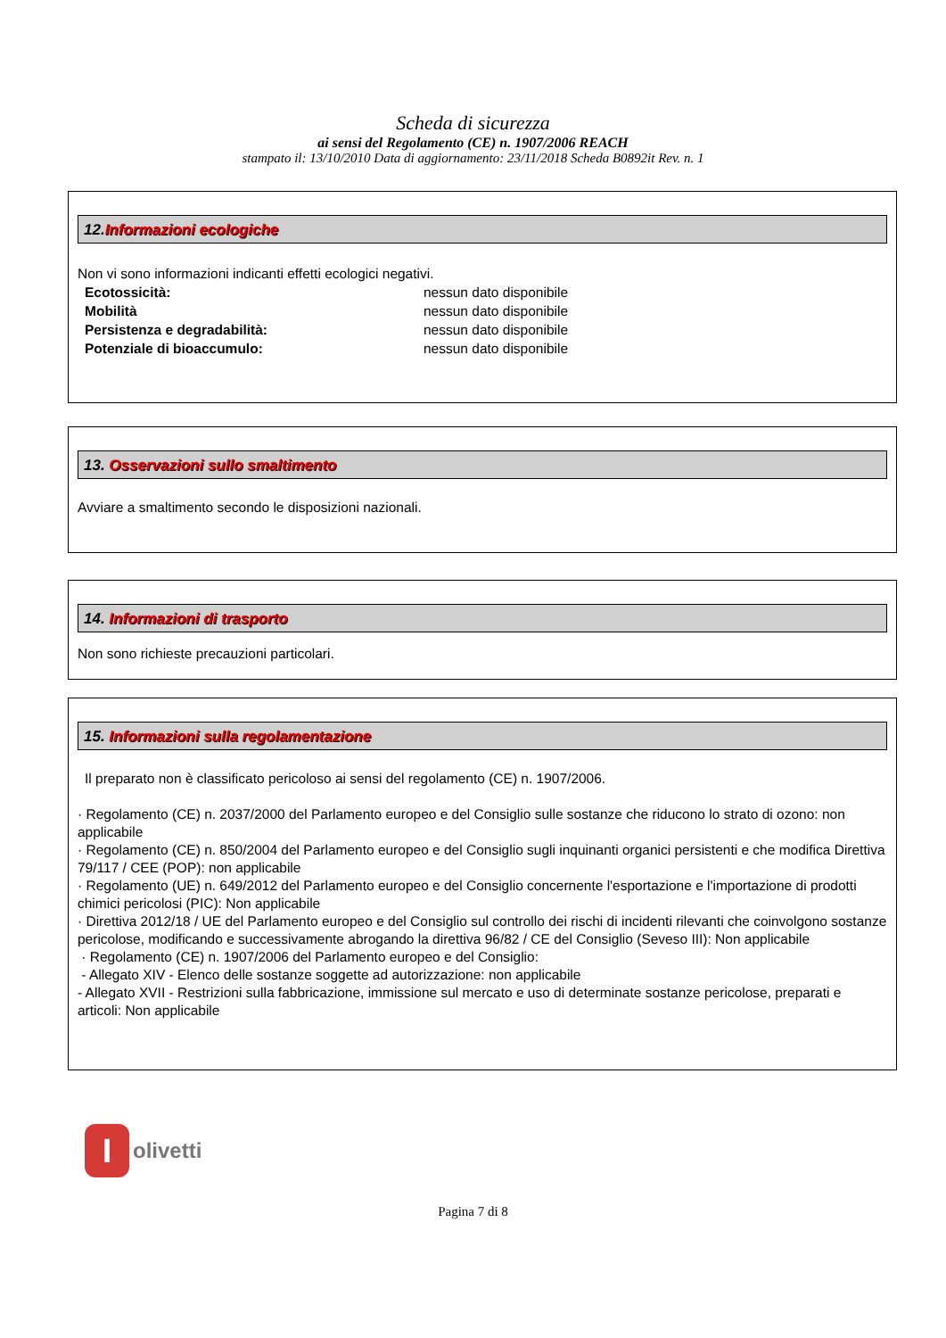Scheda di sicurezza
ai sensi del Regolamento (CE) n. 1907/2006 REACH
stampato il: 13/10/2010 Data di aggiornamento: 23/11/2018 Scheda B0892it Rev. n. 1
12.Informazioni ecologiche
Non vi sono informazioni indicanti effetti ecologici negativi.
Ecotossicità: nessun dato disponibile
Mobilità nessun dato disponibile
Persistenza e degradabilità: nessun dato disponibile
Potenziale di bioaccumulo: nessun dato disponibile
13. Osservazioni sullo smaltimento
Avviare a smaltimento secondo le disposizioni nazionali.
14. Informazioni di trasporto
Non sono richieste precauzioni particolari.
15. Informazioni sulla regolamentazione
Il preparato non è classificato pericoloso ai sensi del regolamento (CE) n. 1907/2006.
· Regolamento (CE) n. 2037/2000 del Parlamento europeo e del Consiglio sulle sostanze che riducono lo strato di ozono: non applicabile
· Regolamento (CE) n. 850/2004 del Parlamento europeo e del Consiglio sugli inquinanti organici persistenti e che modifica Direttiva 79/117 / CEE (POP): non applicabile
· Regolamento (UE) n. 649/2012 del Parlamento europeo e del Consiglio concernente l'esportazione e l'importazione di prodotti chimici pericolosi (PIC): Non applicabile
· Direttiva 2012/18 / UE del Parlamento europeo e del Consiglio sul controllo dei rischi di incidenti rilevanti che coinvolgono sostanze pericolose, modificando e successivamente abrogando la direttiva 96/82 / CE del Consiglio (Seveso III): Non applicabile
· Regolamento (CE) n. 1907/2006 del Parlamento europeo e del Consiglio:
- Allegato XIV - Elenco delle sostanze soggette ad autorizzazione: non applicabile
- Allegato XVII - Restrizioni sulla fabbricazione, immissione sul mercato e uso di determinate sostanze pericolose, preparati e articoli: Non applicabile
I
olivetti
Pagina 7 di 8